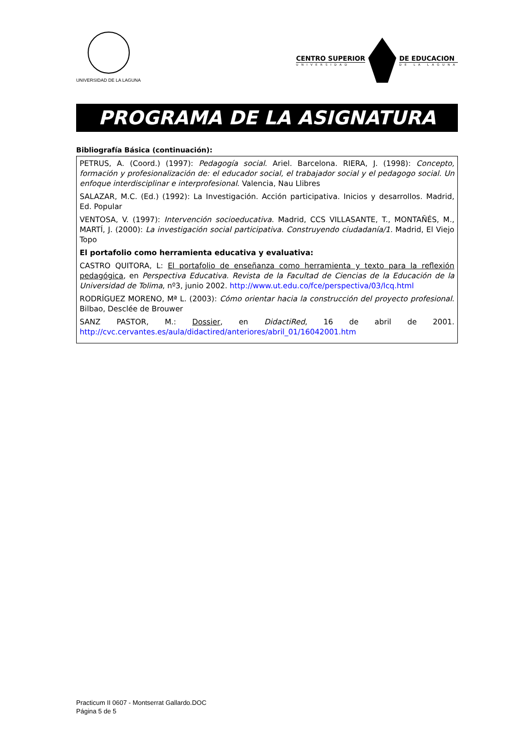UNIVERSIDAD DE LA LAGUNA
CENTRO SUPERIOR
UNIVERSIDAD
DE EDUCACION
DE LA LAGUNA
PROGRAMA DE LA ASIGNATURA
Bibliografía Básica (continuación):
PETRUS, A. (Coord.) (1997): Pedagogía social. Ariel. Barcelona. RIERA, J. (1998): Concepto, formación y profesionalización de: el educador social, el trabajador social y el pedagogo social. Un enfoque interdisciplinar e interprofesional. Valencia, Nau Llibres
SALAZAR, M.C. (Ed.) (1992): La Investigación. Acción participativa. Inicios y desarrollos. Madrid, Ed. Popular
VENTOSA, V. (1997): Intervención socioeducativa. Madrid, CCS VILLASANTE, T., MONTAÑÉS, M., MARTÍ, J. (2000): La investigación social participativa. Construyendo ciudadanía/1. Madrid, El Viejo Topo
El portafolio como herramienta educativa y evaluativa:
CASTRO QUITORA, L: El portafolio de enseñanza como herramienta y texto para la reflexión pedagógica, en Perspectiva Educativa. Revista de la Facultad de Ciencias de la Educación de la Universidad de Tolima, nº3, junio 2002. http://www.ut.edu.co/fce/perspectiva/03/lcq.html
RODRÍGUEZ MORENO, Mª L. (2003): Cómo orientar hacia la construcción del proyecto profesional. Bilbao, Desclée de Brouwer
SANZ PASTOR, M.: Dossier, en DidactiRed, 16 de abril de 2001. http://cvc.cervantes.es/aula/didactired/anteriores/abril_01/16042001.htm
Practicum II 0607 - Montserrat Gallardo.DOC
Página 5 de 5